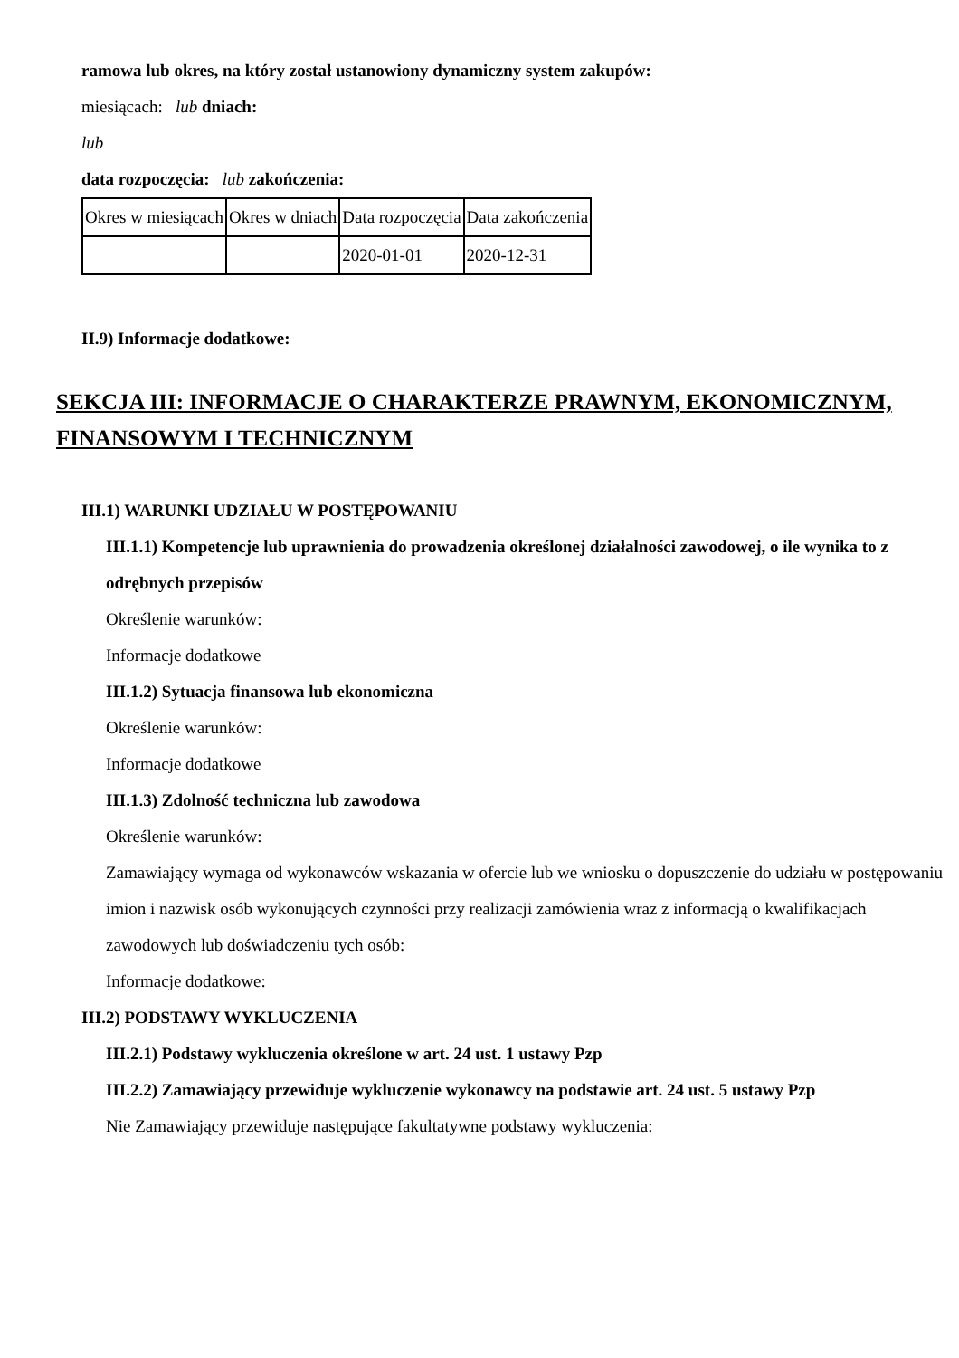ramowa lub okres, na który został ustanowiony dynamiczny system zakupów:
miesiącach: lub dniach:
lub
data rozpoczęcia: lub zakończenia:
| Okres w miesiącach | Okres w dniach | Data rozpoczęcia | Data zakończenia |
| | | 2020-01-01 | 2020-12-31 |
II.9) Informacje dodatkowe:
SEKCJA III: INFORMACJE O CHARAKTERZE PRAWNYM, EKONOMICZNYM, FINANSOWYM I TECHNICZNYM
III.1) WARUNKI UDZIAŁU W POSTĘPOWANIU
III.1.1) Kompetencje lub uprawnienia do prowadzenia określonej działalności zawodowej, o ile wynika to z odrębnych przepisów
Określenie warunków:
Informacje dodatkowe
III.1.2) Sytuacja finansowa lub ekonomiczna
Określenie warunków:
Informacje dodatkowe
III.1.3) Zdolność techniczna lub zawodowa
Określenie warunków:
Zamawiający wymaga od wykonawców wskazania w ofercie lub we wniosku o dopuszczenie do udziału w postępowaniu imion i nazwisk osób wykonujących czynności przy realizacji zamówienia wraz z informacją o kwalifikacjach zawodowych lub doświadczeniu tych osób:
Informacje dodatkowe:
III.2) PODSTAWY WYKLUCZENIA
III.2.1) Podstawy wykluczenia określone w art. 24 ust. 1 ustawy Pzp
III.2.2) Zamawiający przewiduje wykluczenie wykonawcy na podstawie art. 24 ust. 5 ustawy Pzp
Nie Zamawiający przewiduje następujące fakultatywne podstawy wykluczenia: